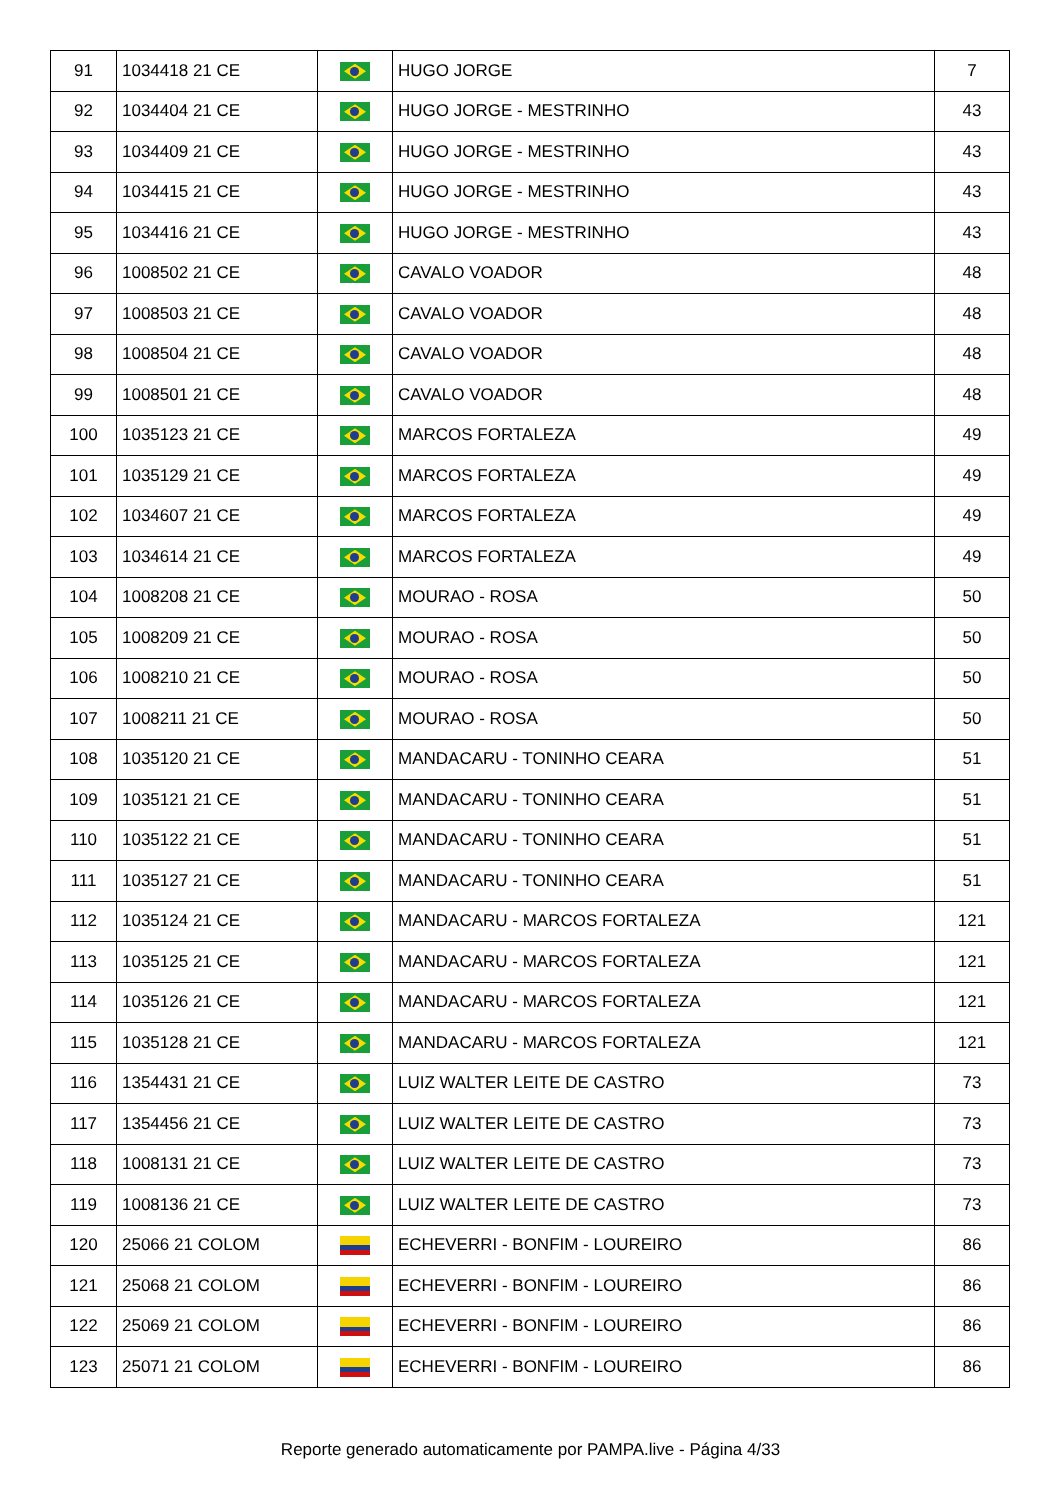| 91 | 1034418 21 CE | | HUGO JORGE | 7 |
| 92 | 1034404 21 CE | | HUGO JORGE - MESTRINHO | 43 |
| 93 | 1034409 21 CE | | HUGO JORGE - MESTRINHO | 43 |
| 94 | 1034415 21 CE | | HUGO JORGE - MESTRINHO | 43 |
| 95 | 1034416 21 CE | | HUGO JORGE - MESTRINHO | 43 |
| 96 | 1008502 21 CE | | CAVALO VOADOR | 48 |
| 97 | 1008503 21 CE | | CAVALO VOADOR | 48 |
| 98 | 1008504 21 CE | | CAVALO VOADOR | 48 |
| 99 | 1008501 21 CE | | CAVALO VOADOR | 48 |
| 100 | 1035123 21 CE | | MARCOS FORTALEZA | 49 |
| 101 | 1035129 21 CE | | MARCOS FORTALEZA | 49 |
| 102 | 1034607 21 CE | | MARCOS FORTALEZA | 49 |
| 103 | 1034614 21 CE | | MARCOS FORTALEZA | 49 |
| 104 | 1008208 21 CE | | MOURAO - ROSA | 50 |
| 105 | 1008209 21 CE | | MOURAO - ROSA | 50 |
| 106 | 1008210 21 CE | | MOURAO - ROSA | 50 |
| 107 | 1008211 21 CE | | MOURAO - ROSA | 50 |
| 108 | 1035120 21 CE | | MANDACARU - TONINHO CEARA | 51 |
| 109 | 1035121 21 CE | | MANDACARU - TONINHO CEARA | 51 |
| 110 | 1035122 21 CE | | MANDACARU - TONINHO CEARA | 51 |
| 111 | 1035127 21 CE | | MANDACARU - TONINHO CEARA | 51 |
| 112 | 1035124 21 CE | | MANDACARU - MARCOS FORTALEZA | 121 |
| 113 | 1035125 21 CE | | MANDACARU - MARCOS FORTALEZA | 121 |
| 114 | 1035126 21 CE | | MANDACARU - MARCOS FORTALEZA | 121 |
| 115 | 1035128 21 CE | | MANDACARU - MARCOS FORTALEZA | 121 |
| 116 | 1354431 21 CE | | LUIZ WALTER LEITE DE CASTRO | 73 |
| 117 | 1354456 21 CE | | LUIZ WALTER LEITE DE CASTRO | 73 |
| 118 | 1008131 21 CE | | LUIZ WALTER LEITE DE CASTRO | 73 |
| 119 | 1008136 21 CE | | LUIZ WALTER LEITE DE CASTRO | 73 |
| 120 | 25066 21 COLOM | | ECHEVERRI - BONFIM - LOUREIRO | 86 |
| 121 | 25068 21 COLOM | | ECHEVERRI - BONFIM - LOUREIRO | 86 |
| 122 | 25069 21 COLOM | | ECHEVERRI - BONFIM - LOUREIRO | 86 |
| 123 | 25071 21 COLOM | | ECHEVERRI - BONFIM - LOUREIRO | 86 |
Reporte generado automaticamente por PAMPA.live - Página 4/33